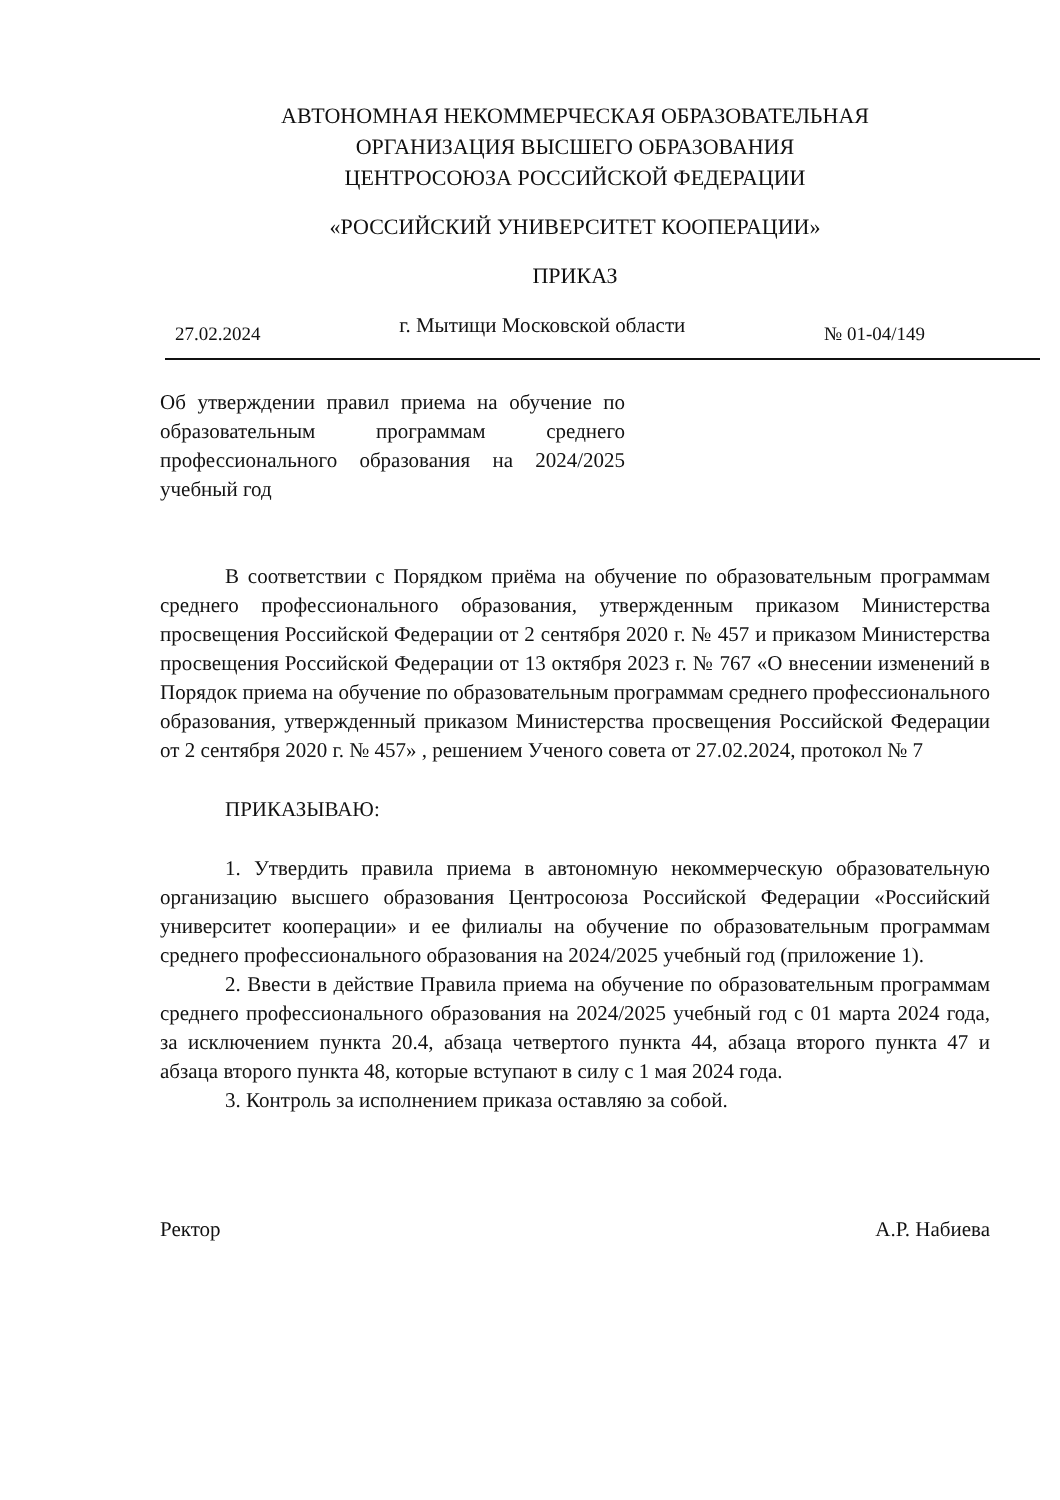АВТОНОМНАЯ НЕКОММЕРЧЕСКАЯ ОБРАЗОВАТЕЛЬНАЯ
ОРГАНИЗАЦИЯ ВЫСШЕГО ОБРАЗОВАНИЯ
ЦЕНТРОСОЮЗА РОССИЙСКОЙ ФЕДЕРАЦИИ
«РОССИЙСКИЙ УНИВЕРСИТЕТ КООПЕРАЦИИ»
ПРИКАЗ
27.02.2024 г. Мытищи Московской области № 01-04/149
Об утверждении правил приема на обучение по образовательным программам среднего профессионального образования на 2024/2025 учебный год
В соответствии с Порядком приёма на обучение по образовательным программам среднего профессионального образования, утвержденным приказом Министерства просвещения Российской Федерации от 2 сентября 2020 г. № 457 и приказом Министерства просвещения Российской Федерации от 13 октября 2023 г. № 767 «О внесении изменений в Порядок приема на обучение по образовательным программам среднего профессионального образования, утвержденный приказом Министерства просвещения Российской Федерации от 2 сентября 2020 г. № 457» , решением Ученого совета от 27.02.2024, протокол № 7
ПРИКАЗЫВАЮ:
1. Утвердить правила приема в автономную некоммерческую образовательную организацию высшего образования Центросоюза Российской Федерации «Российский университет кооперации» и ее филиалы на обучение по образовательным программам среднего профессионального образования на 2024/2025 учебный год (приложение 1).
2. Ввести в действие Правила приема на обучение по образовательным программам среднего профессионального образования на 2024/2025 учебный год с 01 марта 2024 года, за исключением пункта 20.4, абзаца четвертого пункта 44, абзаца второго пункта 47 и абзаца второго пункта 48, которые вступают в силу с 1 мая 2024 года.
3. Контроль за исполнением приказа оставляю за собой.
Ректор А.Р. Набиева